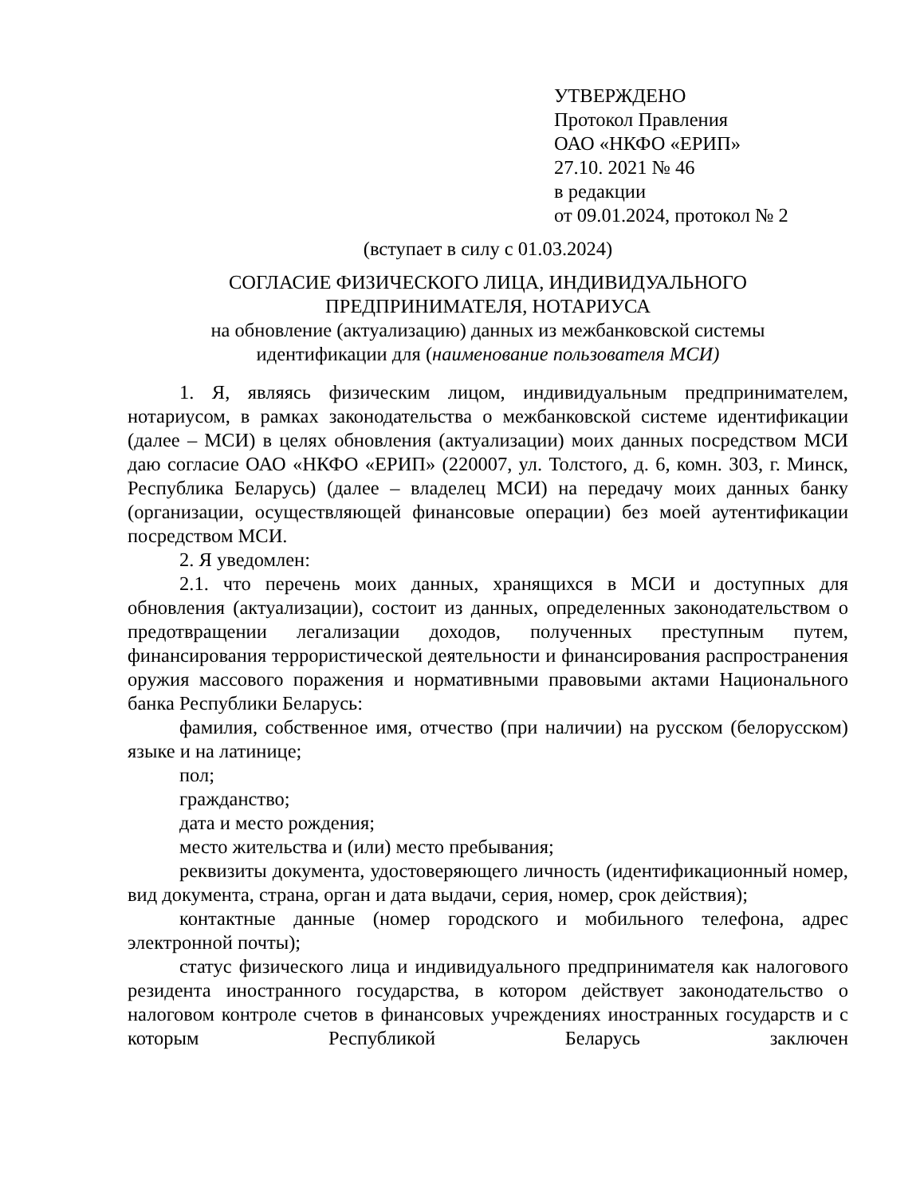УТВЕРЖДЕНО
Протокол Правления
ОАО «НКФО «ЕРИП»
27.10. 2021 № 46
в редакции
от 09.01.2024, протокол № 2
(вступает в силу с 01.03.2024)
СОГЛАСИЕ ФИЗИЧЕСКОГО ЛИЦА, ИНДИВИДУАЛЬНОГО
ПРЕДПРИНИМАТЕЛЯ, НОТАРИУСА
на обновление (актуализацию) данных из межбанковской системы
идентификации для (наименование пользователя МСИ)
1. Я, являясь физическим лицом, индивидуальным предпринимателем, нотариусом, в рамках законодательства о межбанковской системе идентификации (далее – МСИ) в целях обновления (актуализации) моих данных посредством МСИ даю согласие ОАО «НКФО «ЕРИП» (220007, ул. Толстого, д. 6, комн. 303, г. Минск, Республика Беларусь) (далее – владелец МСИ) на передачу моих данных банку (организации, осуществляющей финансовые операции) без моей аутентификации посредством МСИ.
2. Я уведомлен:
2.1. что перечень моих данных, хранящихся в МСИ и доступных для обновления (актуализации), состоит из данных, определенных законодательством о предотвращении легализации доходов, полученных преступным путем, финансирования террористической деятельности и финансирования распространения оружия массового поражения и нормативными правовыми актами Национального банка Республики Беларусь:
фамилия, собственное имя, отчество (при наличии) на русском (белорусском) языке и на латинице;
пол;
гражданство;
дата и место рождения;
место жительства и (или) место пребывания;
реквизиты документа, удостоверяющего личность (идентификационный номер, вид документа, страна, орган и дата выдачи, серия, номер, срок действия);
контактные данные (номер городского и мобильного телефона, адрес электронной почты);
статус физического лица и индивидуального предпринимателя как налогового резидента иностранного государства, в котором действует законодательство о налоговом контроле счетов в финансовых учреждениях иностранных государств и с которым Республикой Беларусь заключен